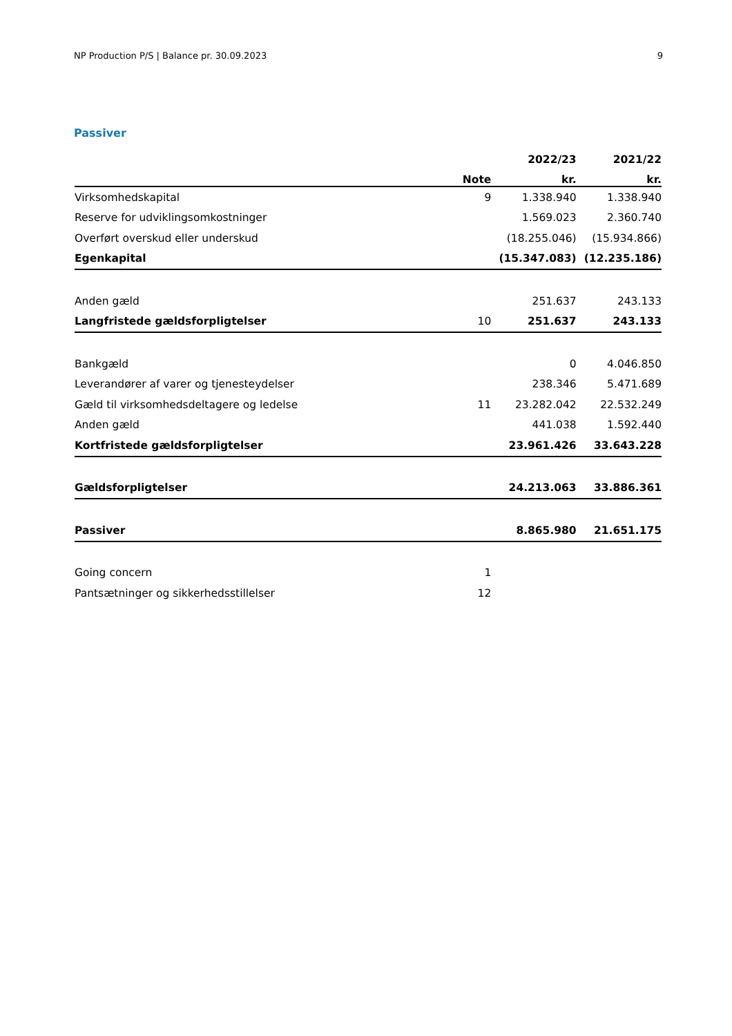NP Production P/S | Balance pr. 30.09.2023 9
Passiver
| | | 2022/23 | 2021/22 |
| --- | --- | --- | --- |
| | Note | kr. | kr. |
| Virksomhedskapital | 9 | 1.338.940 | 1.338.940 |
| Reserve for udviklingsomkostninger | | 1.569.023 | 2.360.740 |
| Overført overskud eller underskud | | (18.255.046) | (15.934.866) |
| Egenkapital | | (15.347.083) | (12.235.186) |
| Anden gæld | | 251.637 | 243.133 |
| Langfristede gældsforpligtelser | 10 | 251.637 | 243.133 |
| Bankgæld | | 0 | 4.046.850 |
| Leverandører af varer og tjenesteydelser | | 238.346 | 5.471.689 |
| Gæld til virksomhedsdeltagere og ledelse | 11 | 23.282.042 | 22.532.249 |
| Anden gæld | | 441.038 | 1.592.440 |
| Kortfristede gældsforpligtelser | | 23.961.426 | 33.643.228 |
| Gældsforpligtelser | | 24.213.063 | 33.886.361 |
| Passiver | | 8.865.980 | 21.651.175 |
| Going concern | 1 | | |
| Pantsætninger og sikkerhedsstillelser | 12 | | |